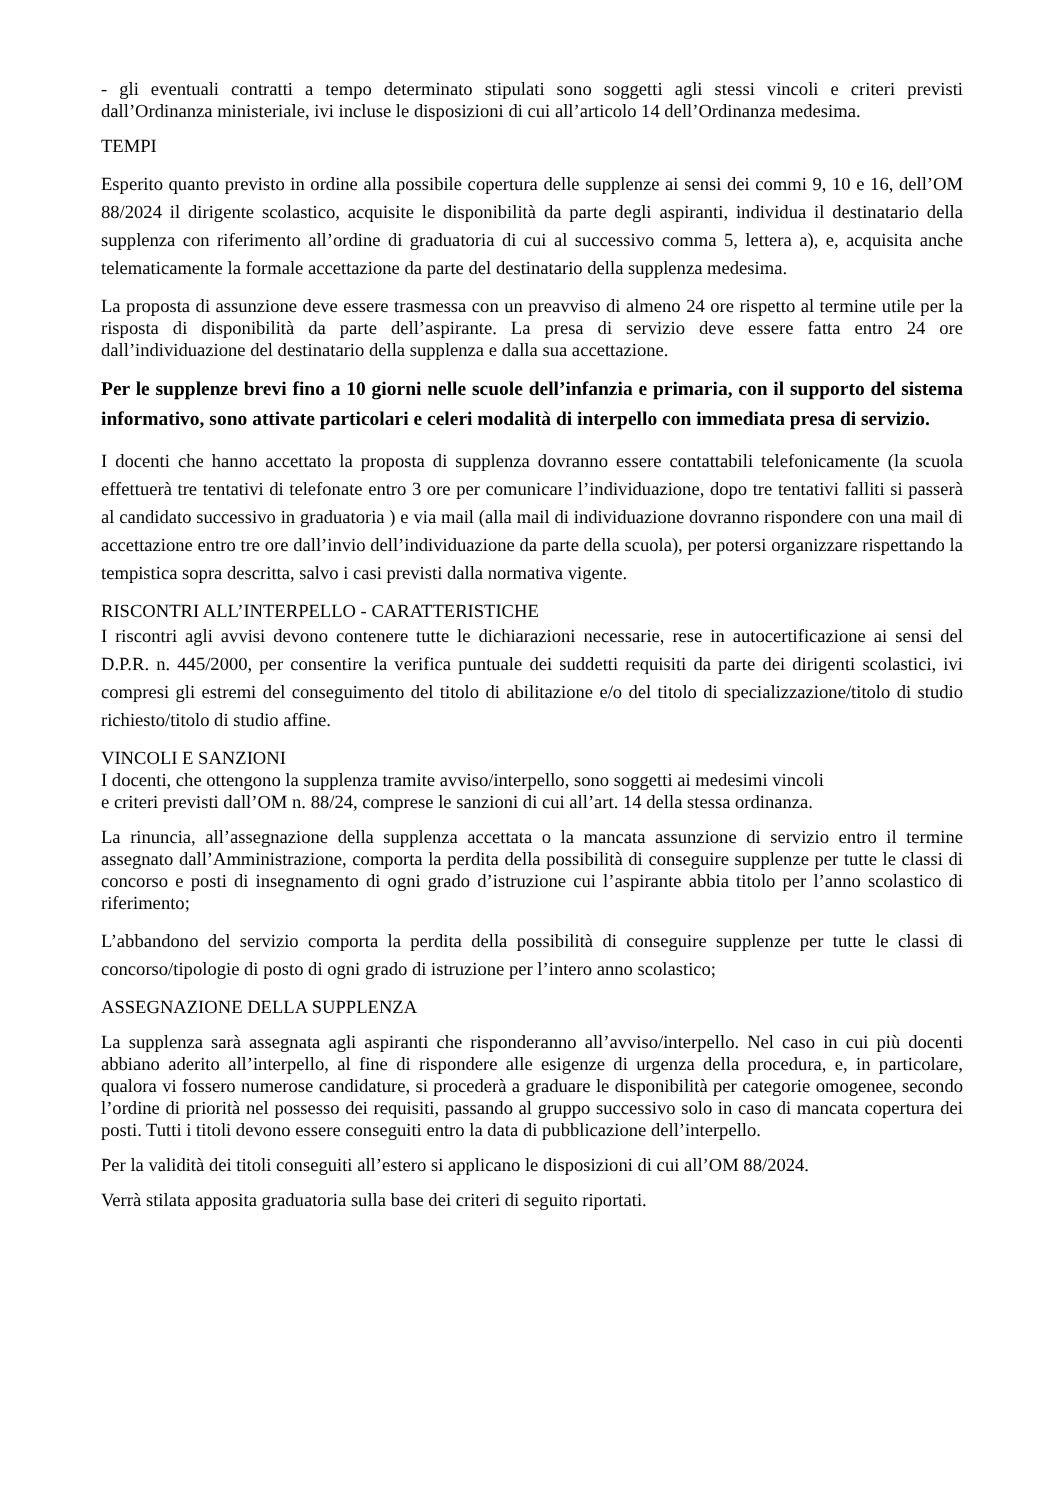- gli eventuali contratti a tempo determinato stipulati sono soggetti agli stessi vincoli e criteri previsti dall’Ordinanza ministeriale, ivi incluse le disposizioni di cui all’articolo 14 dell’Ordinanza medesima.
TEMPI
Esperito quanto previsto in ordine alla possibile copertura delle supplenze ai sensi dei commi 9, 10 e 16, dell’OM 88/2024 il dirigente scolastico, acquisite le disponibilità da parte degli aspiranti, individua il destinatario della supplenza con riferimento all’ordine di graduatoria di cui al successivo comma 5, lettera a), e, acquisita anche telematicamente la formale accettazione da parte del destinatario della supplenza medesima.
La proposta di assunzione deve essere trasmessa con un preavviso di almeno 24 ore rispetto al termine utile per la risposta di disponibilità da parte dell’aspirante. La presa di servizio deve essere fatta entro 24 ore dall’individuazione del destinatario della supplenza e dalla sua accettazione.
Per le supplenze brevi fino a 10 giorni nelle scuole dell’infanzia e primaria, con il supporto del sistema informativo, sono attivate particolari e celeri modalità di interpello con immediata presa di servizio.
I docenti che hanno accettato la proposta di supplenza dovranno essere contattabili telefonicamente (la scuola effettuerà tre tentativi di telefonate entro 3 ore per comunicare l’individuazione, dopo tre tentativi falliti si passerà al candidato successivo in graduatoria ) e via mail (alla mail di individuazione dovranno rispondere con una mail di accettazione entro tre ore dall’invio dell’individuazione da parte della scuola), per potersi organizzare rispettando la tempistica sopra descritta, salvo i casi previsti dalla normativa vigente.
RISCONTRI ALL’INTERPELLO - CARATTERISTICHE
I riscontri agli avvisi devono contenere tutte le dichiarazioni necessarie, rese in autocertificazione ai sensi del D.P.R. n. 445/2000, per consentire la verifica puntuale dei suddetti requisiti da parte dei dirigenti scolastici, ivi compresi gli estremi del conseguimento del titolo di abilitazione e/o del titolo di specializzazione/titolo di studio richiesto/titolo di studio affine.
VINCOLI E SANZIONI
I docenti, che ottengono la supplenza tramite avviso/interpello, sono soggetti ai medesimi vincoli
e criteri previsti dall’OM n. 88/24, comprese le sanzioni di cui all’art. 14 della stessa ordinanza.
La rinuncia, all’assegnazione della supplenza accettata o la mancata assunzione di servizio entro il termine assegnato dall’Amministrazione, comporta la perdita della possibilità di conseguire supplenze per tutte le classi di concorso e posti di insegnamento di ogni grado d’istruzione cui l’aspirante abbia titolo per l’anno scolastico di riferimento;
L’abbandono del servizio comporta la perdita della possibilità di conseguire supplenze per tutte le classi di concorso/tipologie di posto di ogni grado di istruzione per l’intero anno scolastico;
ASSEGNAZIONE DELLA SUPPLENZA
La supplenza sarà assegnata agli aspiranti che risponderanno all’avviso/interpello. Nel caso in cui più docenti abbiano aderito all’interpello, al fine di rispondere alle esigenze di urgenza della procedura, e, in particolare, qualora vi fossero numerose candidature, si procederà a graduare le disponibilità per categorie omogenee, secondo l’ordine di priorità nel possesso dei requisiti, passando al gruppo successivo solo in caso di mancata copertura dei posti. Tutti i titoli devono essere conseguiti entro la data di pubblicazione dell’interpello.
Per la validità dei titoli conseguiti all’estero si applicano le disposizioni di cui all’OM 88/2024.
Verrà stilata apposita graduatoria sulla base dei criteri di seguito riportati.